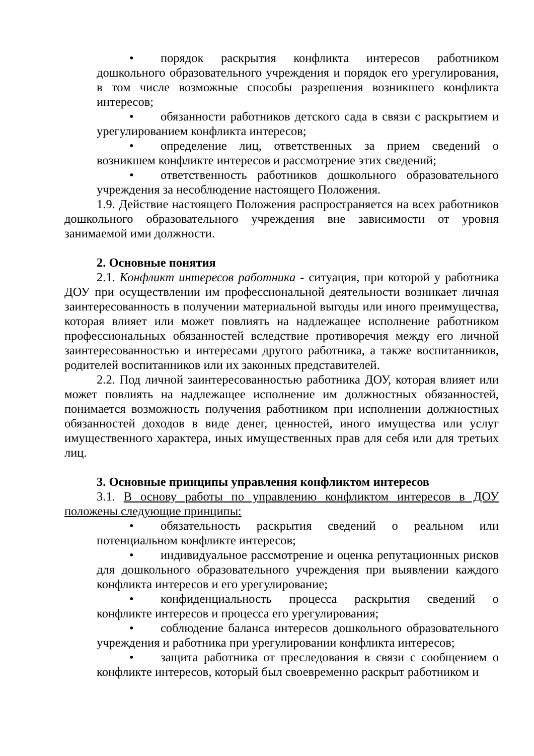• порядок раскрытия конфликта интересов работником дошкольного образовательного учреждения и порядок его урегулирования, в том числе возможные способы разрешения возникшего конфликта интересов;
• обязанности работников детского сада в связи с раскрытием и урегулированием конфликта интересов;
• определение лиц, ответственных за прием сведений о возникшем конфликте интересов и рассмотрение этих сведений;
• ответственность работников дошкольного образовательного учреждения за несоблюдение настоящего Положения.
1.9. Действие настоящего Положения распространяется на всех работников дошкольного образовательного учреждения вне зависимости от уровня занимаемой ими должности.
2. Основные понятия
2.1. Конфликт интересов работника - ситуация, при которой у работника ДОУ при осуществлении им профессиональной деятельности возникает личная заинтересованность в получении материальной выгоды или иного преимущества, которая влияет или может повлиять на надлежащее исполнение работником профессиональных обязанностей вследствие противоречия между его личной заинтересованностью и интересами другого работника, а также воспитанников, родителей воспитанников или их законных представителей.
2.2. Под личной заинтересованностью работника ДОУ, которая влияет или может повлиять на надлежащее исполнение им должностных обязанностей, понимается возможность получения работником при исполнении должностных обязанностей доходов в виде денег, ценностей, иного имущества или услуг имущественного характера, иных имущественных прав для себя или для третьих лиц.
3. Основные принципы управления конфликтом интересов
3.1. В основу работы по управлению конфликтом интересов в ДОУ положены следующие принципы:
• обязательность раскрытия сведений о реальном или потенциальном конфликте интересов;
• индивидуальное рассмотрение и оценка репутационных рисков для дошкольного образовательного учреждения при выявлении каждого конфликта интересов и его урегулирование;
• конфиденциальность процесса раскрытия сведений о конфликте интересов и процесса его урегулирования;
• соблюдение баланса интересов дошкольного образовательного учреждения и работника при урегулировании конфликта интересов;
• защита работника от преследования в связи с сообщением о конфликте интересов, который был своевременно раскрыт работником и